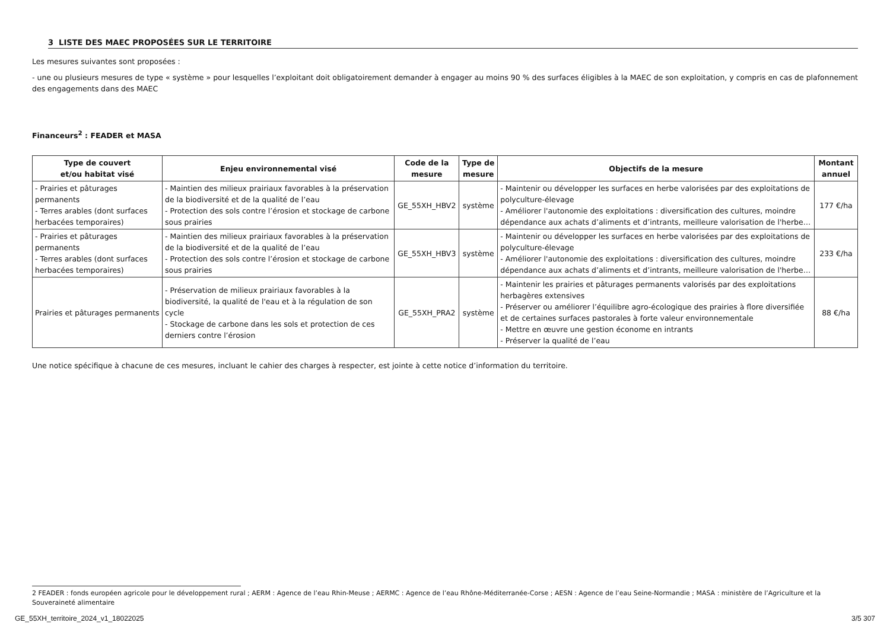3 LISTE DES MAEC PROPOSÉES SUR LE TERRITOIRE
Les mesures suivantes sont proposées :
- une ou plusieurs mesures de type « système » pour lesquelles l’exploitant doit obligatoirement demander à engager au moins 90 % des surfaces éligibles à la MAEC de son exploitation, y compris en cas de plafonnement des engagements dans des MAEC
Financeurs<sup>2</sup> : FEADER et MASA
| Type de couvert et/ou habitat visé | Enjeu environnemental visé | Code de la mesure | Type de mesure | Objectifs de la mesure | Montant annuel |
| --- | --- | --- | --- | --- | --- |
| - Prairies et pâturages permanents - Terres arables (dont surfaces herbacées temporaires) | - Maintien des milieux prairiaux favorables à la préservation de la biodiversité et de la qualité de l’eau - Protection des sols contre l’érosion et stockage de carbone sous prairies | GE_55XH_HBV2 | système | - Maintenir ou développer les surfaces en herbe valorisées par des exploitations de polyculture-élevage - Améliorer l'autonomie des exploitations : diversification des cultures, moindre dépendance aux achats d’aliments et d’intrants, meilleure valorisation de l'herbe… | 177 €/ha |
| - Prairies et pâturages permanents - Terres arables (dont surfaces herbacées temporaires) | - Maintien des milieux prairiaux favorables à la préservation de la biodiversité et de la qualité de l’eau - Protection des sols contre l’érosion et stockage de carbone sous prairies | GE_55XH_HBV3 | système | - Maintenir ou développer les surfaces en herbe valorisées par des exploitations de polyculture-élevage - Améliorer l'autonomie des exploitations : diversification des cultures, moindre dépendance aux achats d’aliments et d’intrants, meilleure valorisation de l'herbe… | 233 €/ha |
| Prairies et pâturages permanents | - Préservation de milieux prairiaux favorables à la biodiversité, la qualité de l'eau et à la régulation de son cycle - Stockage de carbone dans les sols et protection de ces derniers contre l’érosion | GE_55XH_PRA2 | système | - Maintenir les prairies et pâturages permanents valorisés par des exploitations herbagères extensives - Préserver ou améliorer l’équilibre agro-écologique des prairies à flore diversifiée et de certaines surfaces pastorales à forte valeur environnementale - Mettre en œuvre une gestion économe en intrants - Préserver la qualité de l’eau | 88 €/ha |
Une notice spécifique à chacune de ces mesures, incluant le cahier des charges à respecter, est jointe à cette notice d’information du territoire.
2 FEADER : fonds européen agricole pour le développement rural ; AERM : Agence de l’eau Rhin-Meuse ; AERMC : Agence de l’eau Rhône-Méditerranée-Corse ; AESN : Agence de l’eau Seine-Normandie ; MASA : ministère de l’Agriculture et la Souveraineté alimentaire
GE_55XH_territoire_2024_v1_18022025 3/5 307